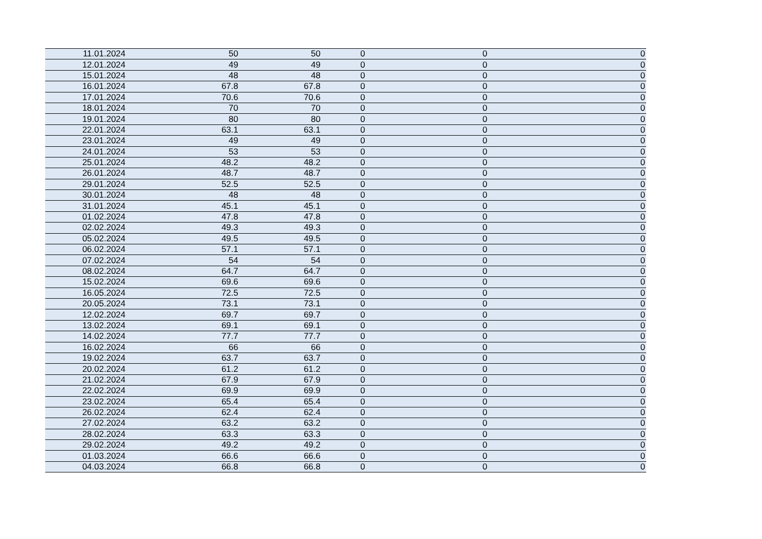| 11.01.2024 | 50 | 50 | 0 | 0 | 0 |
| 12.01.2024 | 49 | 49 | 0 | 0 | 0 |
| 15.01.2024 | 48 | 48 | 0 | 0 | 0 |
| 16.01.2024 | 67.8 | 67.8 | 0 | 0 | 0 |
| 17.01.2024 | 70.6 | 70.6 | 0 | 0 | 0 |
| 18.01.2024 | 70 | 70 | 0 | 0 | 0 |
| 19.01.2024 | 80 | 80 | 0 | 0 | 0 |
| 22.01.2024 | 63.1 | 63.1 | 0 | 0 | 0 |
| 23.01.2024 | 49 | 49 | 0 | 0 | 0 |
| 24.01.2024 | 53 | 53 | 0 | 0 | 0 |
| 25.01.2024 | 48.2 | 48.2 | 0 | 0 | 0 |
| 26.01.2024 | 48.7 | 48.7 | 0 | 0 | 0 |
| 29.01.2024 | 52.5 | 52.5 | 0 | 0 | 0 |
| 30.01.2024 | 48 | 48 | 0 | 0 | 0 |
| 31.01.2024 | 45.1 | 45.1 | 0 | 0 | 0 |
| 01.02.2024 | 47.8 | 47.8 | 0 | 0 | 0 |
| 02.02.2024 | 49.3 | 49.3 | 0 | 0 | 0 |
| 05.02.2024 | 49.5 | 49.5 | 0 | 0 | 0 |
| 06.02.2024 | 57.1 | 57.1 | 0 | 0 | 0 |
| 07.02.2024 | 54 | 54 | 0 | 0 | 0 |
| 08.02.2024 | 64.7 | 64.7 | 0 | 0 | 0 |
| 15.02.2024 | 69.6 | 69.6 | 0 | 0 | 0 |
| 16.05.2024 | 72.5 | 72.5 | 0 | 0 | 0 |
| 20.05.2024 | 73.1 | 73.1 | 0 | 0 | 0 |
| 12.02.2024 | 69.7 | 69.7 | 0 | 0 | 0 |
| 13.02.2024 | 69.1 | 69.1 | 0 | 0 | 0 |
| 14.02.2024 | 77.7 | 77.7 | 0 | 0 | 0 |
| 16.02.2024 | 66 | 66 | 0 | 0 | 0 |
| 19.02.2024 | 63.7 | 63.7 | 0 | 0 | 0 |
| 20.02.2024 | 61.2 | 61.2 | 0 | 0 | 0 |
| 21.02.2024 | 67.9 | 67.9 | 0 | 0 | 0 |
| 22.02.2024 | 69.9 | 69.9 | 0 | 0 | 0 |
| 23.02.2024 | 65.4 | 65.4 | 0 | 0 | 0 |
| 26.02.2024 | 62.4 | 62.4 | 0 | 0 | 0 |
| 27.02.2024 | 63.2 | 63.2 | 0 | 0 | 0 |
| 28.02.2024 | 63.3 | 63.3 | 0 | 0 | 0 |
| 29.02.2024 | 49.2 | 49.2 | 0 | 0 | 0 |
| 01.03.2024 | 66.6 | 66.6 | 0 | 0 | 0 |
| 04.03.2024 | 66.8 | 66.8 | 0 | 0 | 0 |